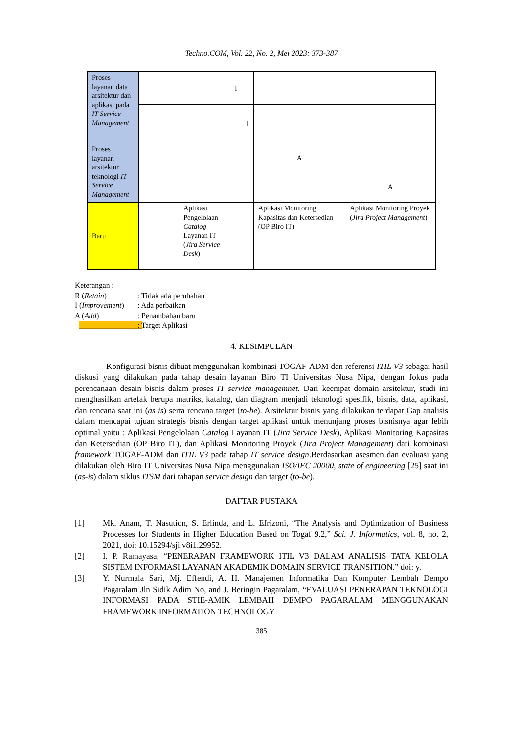Techno.COM, Vol. 22, No. 2, Mei 2023: 373-387
| Proses layanan data arsitektur dan aplikasi pada IT Service Management | | | I | | | |
| | | | | I | | |
| Proses layanan arsitektur teknologi IT Service Management | | | | | A | |
| | | | | | | A |
| Baru | | Aplikasi Pengelolaan Catalog Layanan IT ( Jira Service Desk ) | | | Aplikasi Monitoring Kapasitas dan Ketersedian (OP Biro IT) | Aplikasi Monitoring Proyek ( Jira Project Management ) |
Keterangan :
R (Retain) : Tidak ada perubahan
I (Improvement) : Ada perbaikan
A (Add) : Penambahan baru
: Target Aplikasi
4. KESIMPULAN
Konfigurasi bisnis dibuat menggunakan kombinasi TOGAF-ADM dan referensi ITIL V3 sebagai hasil diskusi yang dilakukan pada tahap desain layanan Biro TI Universitas Nusa Nipa, dengan fokus pada perencanaan desain bisnis dalam proses IT service managemnet. Dari keempat domain arsitektur, studi ini menghasilkan artefak berupa matriks, katalog, dan diagram menjadi teknologi spesifik, bisnis, data, aplikasi, dan rencana saat ini (as is) serta rencana target (to-be). Arsitektur bisnis yang dilakukan terdapat Gap analisis dalam mencapai tujuan strategis bisnis dengan target aplikasi untuk menunjang proses bisnisnya agar lebih optimal yaitu : Aplikasi Pengelolaan Catalog Layanan IT (Jira Service Desk), Aplikasi Monitoring Kapasitas dan Ketersedian (OP Biro IT), dan Aplikasi Monitoring Proyek (Jira Project Management) dari kombinasi framework TOGAF-ADM dan ITIL V3 pada tahap IT service design.Berdasarkan asesmen dan evaluasi yang dilakukan oleh Biro IT Universitas Nusa Nipa menggunakan ISO/IEC 20000, state of engineering [25] saat ini (as-is) dalam siklus ITSM dari tahapan service design dan target (to-be).
DAFTAR PUSTAKA
[1] Mk. Anam, T. Nasution, S. Erlinda, and L. Efrizoni, “The Analysis and Optimization of Business Processes for Students in Higher Education Based on Togaf 9.2,” Sci. J. Informatics, vol. 8, no. 2, 2021, doi: 10.15294/sji.v8i1.29952.
[2] I. P. Ramayasa, “PENERAPAN FRAMEWORK ITIL V3 DALAM ANALISIS TATA KELOLA SISTEM INFORMASI LAYANAN AKADEMIK DOMAIN SERVICE TRANSITION.” doi: y.
[3] Y. Nurmala Sari, Mj. Effendi, A. H. Manajemen Informatika Dan Komputer Lembah Dempo Pagaralam Jln Sidik Adim No, and J. Beringin Pagaralam, “EVALUASI PENERAPAN TEKNOLOGI INFORMASI PADA STIE-AMIK LEMBAH DEMPO PAGARALAM MENGGUNAKAN FRAMEWORK INFORMATION TECHNOLOGY
385